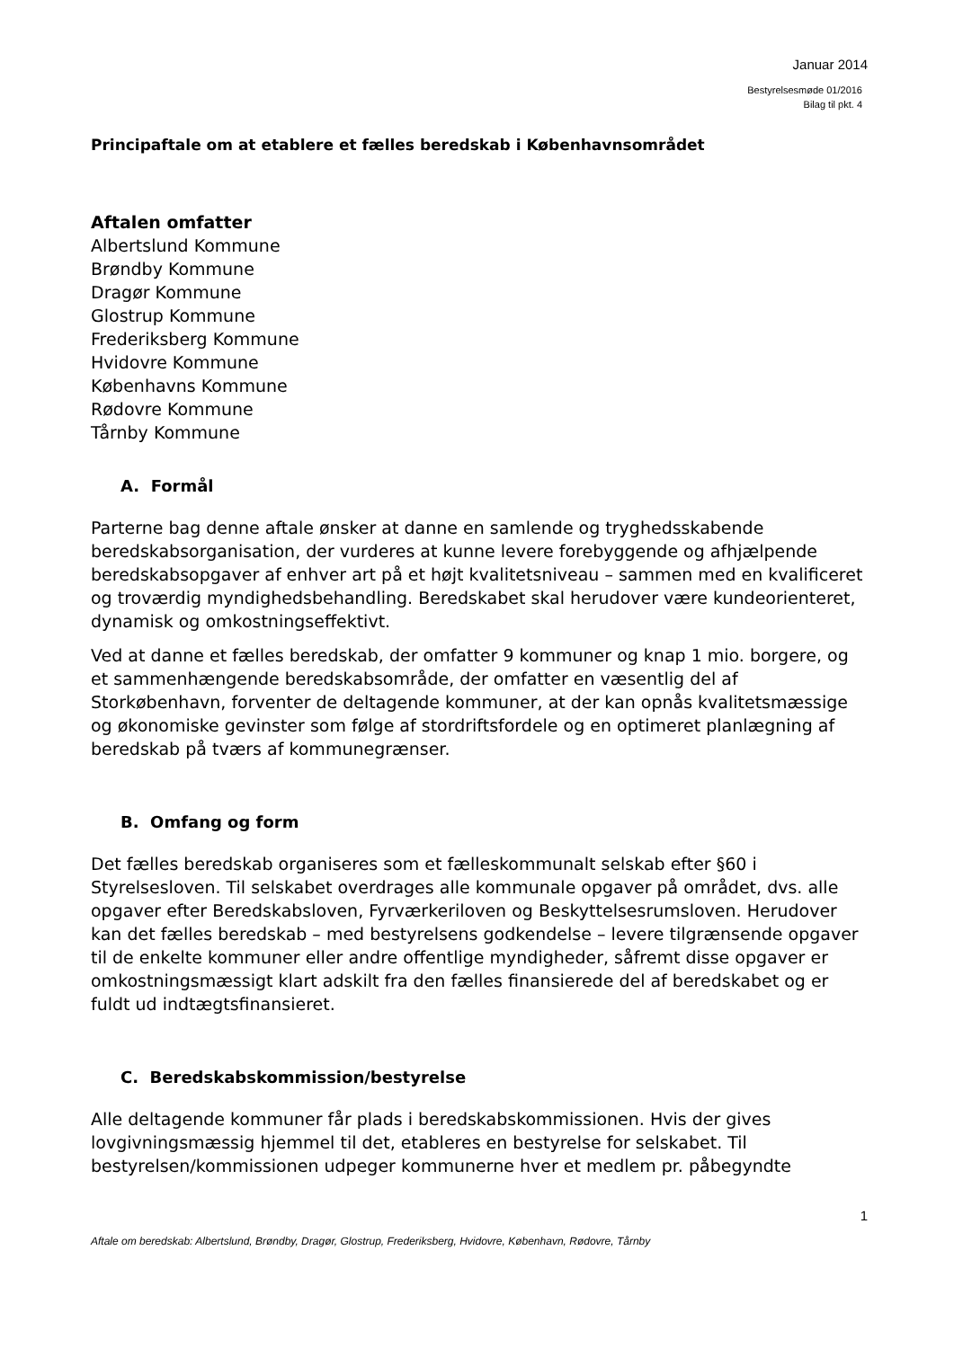Januar 2014
Bestyrelsesmøde 01/2016
Bilag til pkt. 4
Principaftale om at etablere et fælles beredskab i Københavnsområdet
Aftalen omfatter
Albertslund Kommune
Brøndby Kommune
Dragør Kommune
Glostrup Kommune
Frederiksberg Kommune
Hvidovre Kommune
Københavns Kommune
Rødovre Kommune
Tårnby Kommune
A. Formål
Parterne bag denne aftale ønsker at danne en samlende og tryghedsskabende beredskabsorganisation, der vurderes at kunne levere forebyggende og afhjælpende beredskabsopgaver af enhver art på et højt kvalitetsniveau – sammen med en kvalificeret og troværdig myndighedsbehandling. Beredskabet skal herudover være kundeorienteret, dynamisk og omkostningseffektivt.
Ved at danne et fælles beredskab, der omfatter 9 kommuner og knap 1 mio. borgere, og et sammenhængende beredskabsområde, der omfatter en væsentlig del af Storkøbenhavn, forventer de deltagende kommuner, at der kan opnås kvalitetsmæssige og økonomiske gevinster som følge af stordriftsfordele og en optimeret planlægning af beredskab på tværs af kommunegrænser.
B. Omfang og form
Det fælles beredskab organiseres som et fælleskommunalt selskab efter §60 i Styrelsesloven. Til selskabet overdrages alle kommunale opgaver på området, dvs. alle opgaver efter Beredskabsloven, Fyrværkeriloven og Beskyttelsesrumsloven. Herudover kan det fælles beredskab – med bestyrelsens godkendelse – levere tilgrænsende opgaver til de enkelte kommuner eller andre offentlige myndigheder, såfremt disse opgaver er omkostningsmæssigt klart adskilt fra den fælles finansierede del af beredskabet og er fuldt ud indtægtsfinansieret.
C. Beredskabskommission/bestyrelse
Alle deltagende kommuner får plads i beredskabskommissionen. Hvis der gives lovgivningsmæssig hjemmel til det, etableres en bestyrelse for selskabet. Til bestyrelsen/kommissionen udpeger kommunerne hver et medlem pr. påbegyndte
1
Aftale om beredskab: Albertslund, Brøndby, Dragør, Glostrup, Frederiksberg, Hvidovre, København, Rødovre, Tårnby